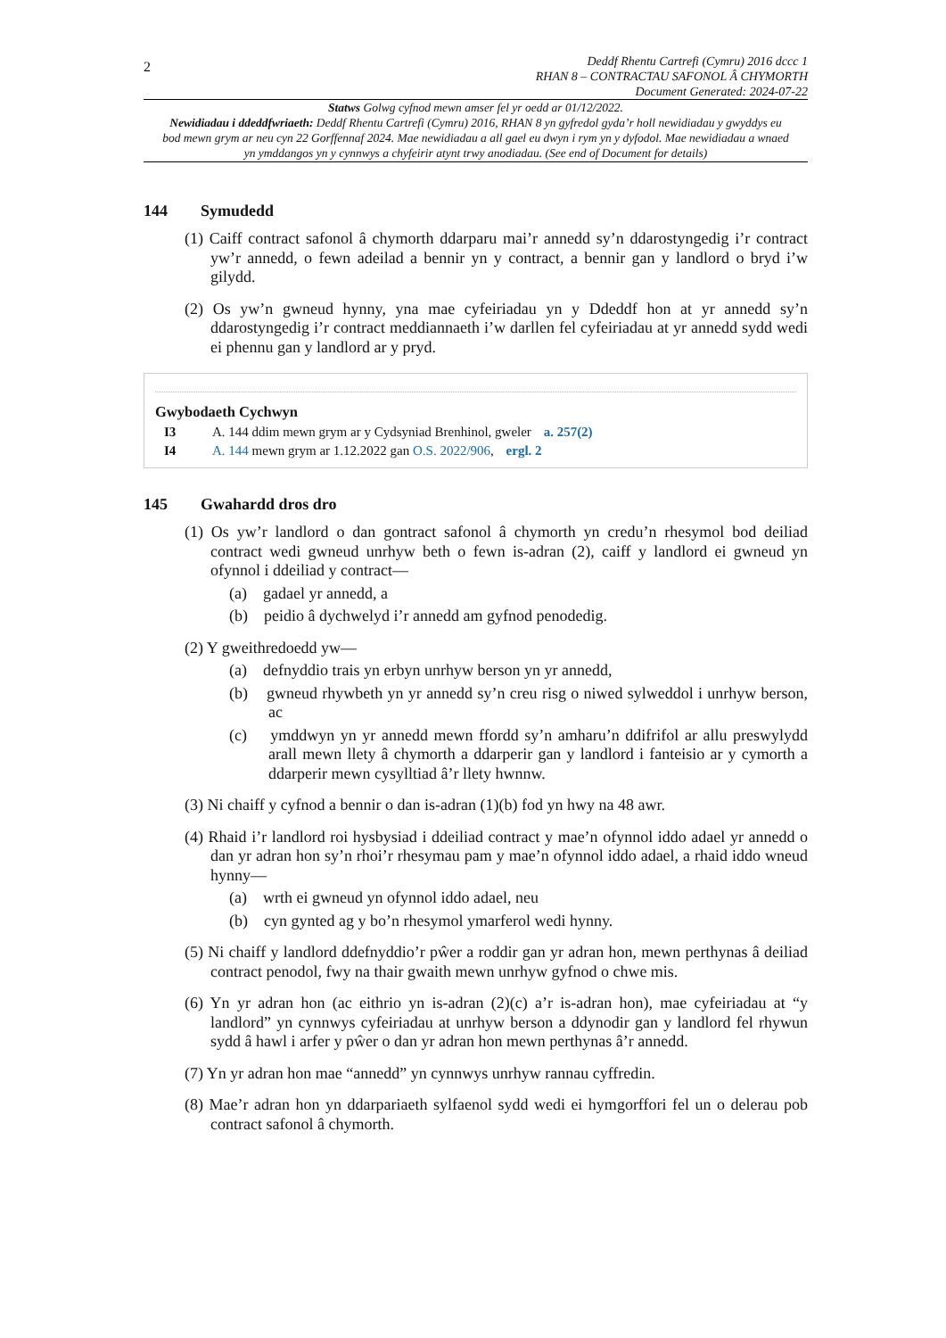2
Deddf Rhentu Cartrefi (Cymru) 2016 dccc 1
RHAN 8 – CONTRACTAU SAFONOL Â CHYMORTH
Document Generated: 2024-07-22
Statws Golwg cyfnod mewn amser fel yr oedd ar 01/12/2022.
Newidiadau i ddeddfwriaeth: Deddf Rhentu Cartrefi (Cymru) 2016, RHAN 8 yn gyfredol gyda’r holl newidiadau y gwyddys eu bod mewn grym ar neu cyn 22 Gorffennaf 2024. Mae newidiadau a all gael eu dwyn i rym yn y dyfodol. Mae newidiadau a wnaed yn ymddangos yn y cynnwys a chyfeirir atynt trwy anodiadau. (See end of Document for details)
144 Symudedd
(1) Caiff contract safonol â chymorth ddarparu mai’r annedd sy’n ddarostyngedig i’r contract yw’r annedd, o fewn adeilad a bennir yn y contract, a bennir gan y landlord o bryd i’w gilydd.
(2) Os yw’n gwneud hynny, yna mae cyfeiriadau yn y Ddeddf hon at yr annedd sy’n ddarostyngedig i’r contract meddiannaeth i’w darllen fel cyfeiriadau at yr annedd sydd wedi ei phennu gan y landlord ar y pryd.
Gwybodaeth Cychwyn
I3 A. 144 ddim mewn grym ar y Cydsyniad Brenhinol, gweler a. 257(2)
I4 A. 144 mewn grym ar 1.12.2022 gan O.S. 2022/906, ergl. 2
145 Gwahardd dros dro
(1) Os yw’r landlord o dan gontract safonol â chymorth yn credu’n rhesymol bod deiliad contract wedi gwneud unrhyw beth o fewn is-adran (2), caiff y landlord ei gwneud yn ofynnol i ddeiliad y contract—
(a) gadael yr annedd, a
(b) peidio â dychwelyd i’r annedd am gyfnod penodedig.
(2) Y gweithredoedd yw—
(a) defnyddio trais yn erbyn unrhyw berson yn yr annedd,
(b) gwneud rhywbeth yn yr annedd sy’n creu risg o niwed sylweddol i unrhyw berson, ac
(c) ymddwyn yn yr annedd mewn ffordd sy’n amharu’n ddifrifol ar allu preswylydd arall mewn llety â chymorth a ddarperir gan y landlord i fanteisio ar y cymorth a ddarperir mewn cysylltiad â’r llety hwnnw.
(3) Ni chaiff y cyfnod a bennir o dan is-adran (1)(b) fod yn hwy na 48 awr.
(4) Rhaid i’r landlord roi hysbysiad i ddeiliad contract y mae’n ofynnol iddo adael yr annedd o dan yr adran hon sy’n rhoi’r rhesymau pam y mae’n ofynnol iddo adael, a rhaid iddo wneud hynny—
(a) wrth ei gwneud yn ofynnol iddo adael, neu
(b) cyn gynted ag y bo’n rhesymol ymarferol wedi hynny.
(5) Ni chaiff y landlord ddefnyddio’r pŵer a roddir gan yr adran hon, mewn perthynas â deiliad contract penodol, fwy na thair gwaith mewn unrhyw gyfnod o chwe mis.
(6) Yn yr adran hon (ac eithrio yn is-adran (2)(c) a’r is-adran hon), mae cyfeiriadau at “y landlord” yn cynnwys cyfeiriadau at unrhyw berson a ddynodir gan y landlord fel rhywun sydd â hawl i arfer y pŵer o dan yr adran hon mewn perthynas â’r annedd.
(7) Yn yr adran hon mae “annedd” yn cynnwys unrhyw rannau cyffredin.
(8) Mae’r adran hon yn ddarpariaeth sylfaenol sydd wedi ei hymgorffori fel un o delerau pob contract safonol â chymorth.